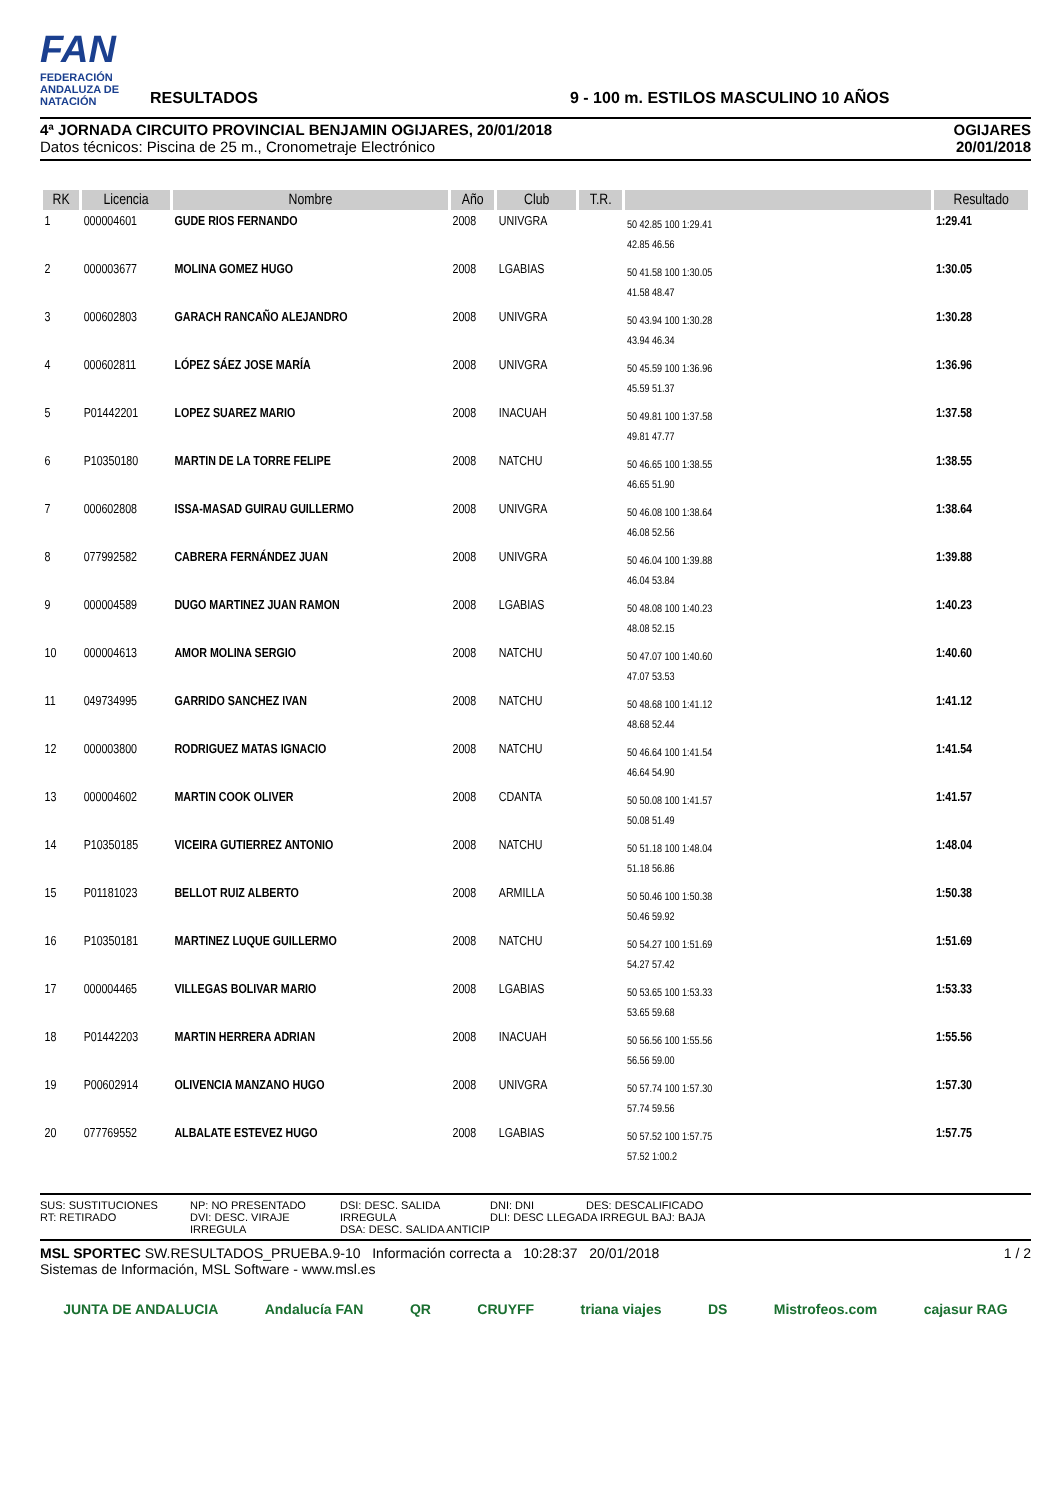FAN
FEDERACIÓN ANDALUZA DE NATACIÓN
RESULTADOS
9 - 100 m. ESTILOS MASCULINO 10 AÑOS
4ª JORNADA CIRCUITO PROVINCIAL BENJAMIN OGIJARES, 20/01/2018
Datos técnicos: Piscina de 25 m., Cronometraje Electrónico
OGIJARES
20/01/2018
| RK | Licencia | Nombre | Año | Club | T.R. | | Resultado |
| --- | --- | --- | --- | --- | --- | --- | --- |
| 1 | 000004601 | GUDE RIOS FERNANDO | 2008 | UNIVGRA | | 50 42.85 100 1:29.41 42.85 46.56 | 1:29.41 |
| 2 | 000003677 | MOLINA GOMEZ HUGO | 2008 | LGABIAS | | 50 41.58 100 1:30.05 41.58 48.47 | 1:30.05 |
| 3 | 000602803 | GARACH RANCAÑO ALEJANDRO | 2008 | UNIVGRA | | 50 43.94 100 1:30.28 43.94 46.34 | 1:30.28 |
| 4 | 000602811 | LÓPEZ SÁEZ JOSE MARÍA | 2008 | UNIVGRA | | 50 45.59 100 1:36.96 45.59 51.37 | 1:36.96 |
| 5 | P01442201 | LOPEZ SUAREZ MARIO | 2008 | INACUAH | | 50 49.81 100 1:37.58 49.81 47.77 | 1:37.58 |
| 6 | P10350180 | MARTIN DE LA TORRE FELIPE | 2008 | NATCHU | | 50 46.65 100 1:38.55 46.65 51.90 | 1:38.55 |
| 7 | 000602808 | ISSA-MASAD GUIRAU GUILLERMO | 2008 | UNIVGRA | | 50 46.08 100 1:38.64 46.08 52.56 | 1:38.64 |
| 8 | 077992582 | CABRERA FERNÁNDEZ JUAN | 2008 | UNIVGRA | | 50 46.04 100 1:39.88 46.04 53.84 | 1:39.88 |
| 9 | 000004589 | DUGO MARTINEZ JUAN RAMON | 2008 | LGABIAS | | 50 48.08 100 1:40.23 48.08 52.15 | 1:40.23 |
| 10 | 000004613 | AMOR MOLINA SERGIO | 2008 | NATCHU | | 50 47.07 100 1:40.60 47.07 53.53 | 1:40.60 |
| 11 | 049734995 | GARRIDO SANCHEZ IVAN | 2008 | NATCHU | | 50 48.68 100 1:41.12 48.68 52.44 | 1:41.12 |
| 12 | 000003800 | RODRIGUEZ MATAS IGNACIO | 2008 | NATCHU | | 50 46.64 100 1:41.54 46.64 54.90 | 1:41.54 |
| 13 | 000004602 | MARTIN COOK OLIVER | 2008 | CDANTA | | 50 50.08 100 1:41.57 50.08 51.49 | 1:41.57 |
| 14 | P10350185 | VICEIRA GUTIERREZ ANTONIO | 2008 | NATCHU | | 50 51.18 100 1:48.04 51.18 56.86 | 1:48.04 |
| 15 | P01181023 | BELLOT RUIZ ALBERTO | 2008 | ARMILLA | | 50 50.46 100 1:50.38 50.46 59.92 | 1:50.38 |
| 16 | P10350181 | MARTINEZ LUQUE GUILLERMO | 2008 | NATCHU | | 50 54.27 100 1:51.69 54.27 57.42 | 1:51.69 |
| 17 | 000004465 | VILLEGAS BOLIVAR MARIO | 2008 | LGABIAS | | 50 53.65 100 1:53.33 53.65 59.68 | 1:53.33 |
| 18 | P01442203 | MARTIN HERRERA ADRIAN | 2008 | INACUAH | | 50 56.56 100 1:55.56 56.56 59.00 | 1:55.56 |
| 19 | P00602914 | OLIVENCIA MANZANO HUGO | 2008 | UNIVGRA | | 50 57.74 100 1:57.30 57.74 59.56 | 1:57.30 |
| 20 | 077769552 | ALBALATE ESTEVEZ HUGO | 2008 | LGABIAS | | 50 57.52 100 1:57.75 57.52 1:00.2 | 1:57.75 |
SUS: SUSTITUCIONES
RT: RETIRADO
NP: NO PRESENTADO
DVI: DESC. VIRAJE IRREGULA
DSI: DESC. SALIDA IRREGULA
DSA: DESC. SALIDA ANTICIP
DNI: DNI DES: DESCALIFICADO
DLI: DESC LLEGADA IRREGUL BAJ: BAJA
MSL SPORTEC SW.RESULTADOS_PRUEBA.9-10 Información correcta a 10:28:37 20/01/2018
Sistemas de Información, MSL Software - www.msl.es
1 / 2
JUNTA DE ANDALUCIA Andalucía FAN QR CRUYFF triana viajes DS Mistrofeos.com cajasur RAG